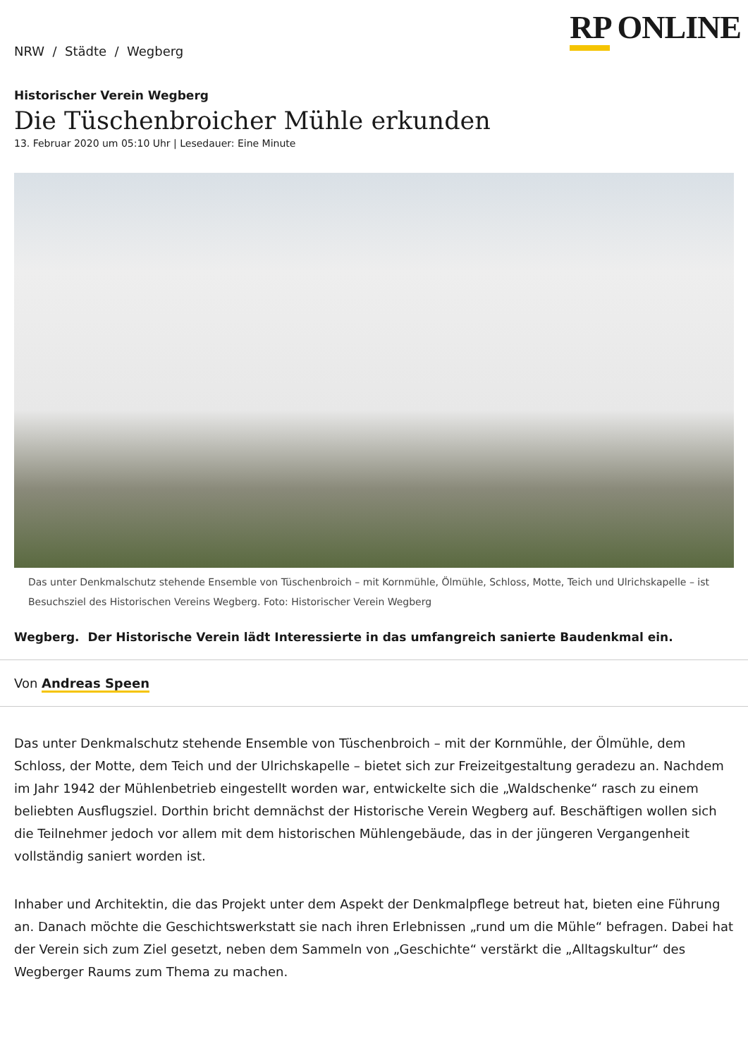RP ONLINE
NRW / Städte / Wegberg
Historischer Verein Wegberg
Die Tüschenbroicher Mühle erkunden
13. Februar 2020 um 05:10 Uhr | Lesedauer: Eine Minute
Das unter Denkmalschutz stehende Ensemble von Tüschenbroich – mit Kornmühle, Ölmühle, Schloss, Motte, Teich und Ulrichskapelle – ist Besuchsziel des Historischen Vereins Wegberg. Foto: Historischer Verein Wegberg
Wegberg. Der Historische Verein lädt Interessierte in das umfangreich sanierte Baudenkmal ein.
Von Andreas Speen
Das unter Denkmalschutz stehende Ensemble von Tüschenbroich – mit der Kornmühle, der Ölmühle, dem Schloss, der Motte, dem Teich und der Ulrichskapelle – bietet sich zur Freizeitgestaltung geradezu an. Nachdem im Jahr 1942 der Mühlenbetrieb eingestellt worden war, entwickelte sich die „Waldschenke“ rasch zu einem beliebten Ausflugsziel. Dorthin bricht demnächst der Historische Verein Wegberg auf. Beschäftigen wollen sich die Teilnehmer jedoch vor allem mit dem historischen Mühlengebäude, das in der jüngeren Vergangenheit vollständig saniert worden ist.
Inhaber und Architektin, die das Projekt unter dem Aspekt der Denkmalpflege betreut hat, bieten eine Führung an. Danach möchte die Geschichtswerkstatt sie nach ihren Erlebnissen „rund um die Mühle“ befragen. Dabei hat der Verein sich zum Ziel gesetzt, neben dem Sammeln von „Geschichte“ verstärkt die „Alltagskultur“ des Wegberger Raums zum Thema zu machen.